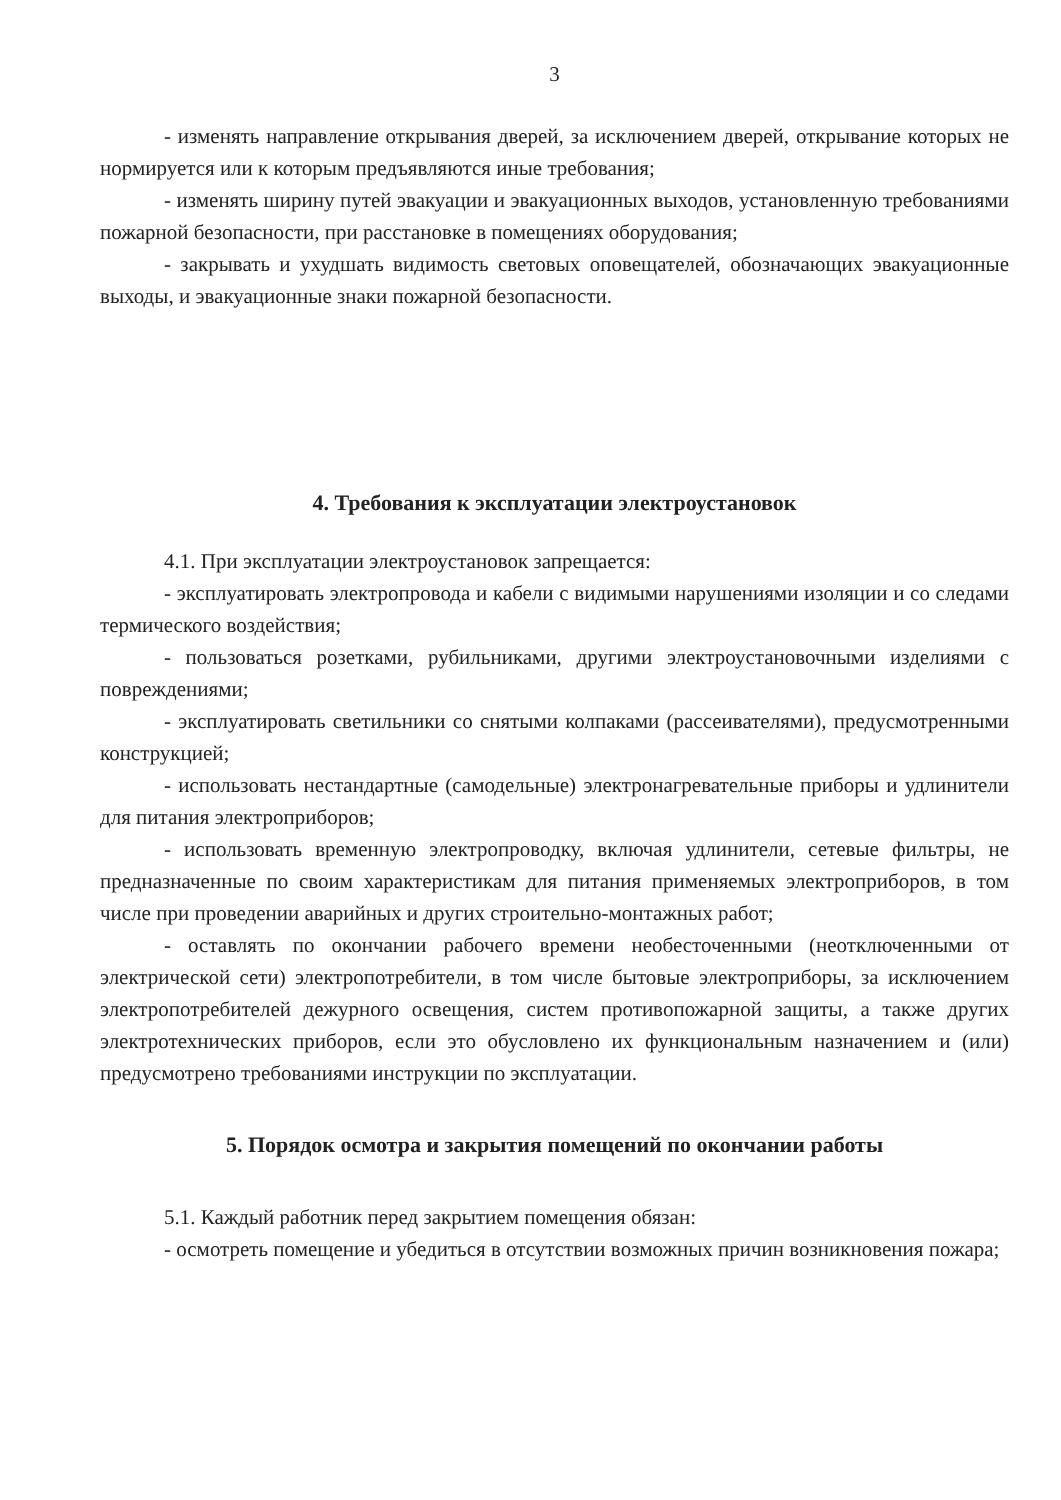3
- изменять направление открывания дверей, за исключением дверей, открывание которых не нормируется или к которым предъявляются иные требования;
- изменять ширину путей эвакуации и эвакуационных выходов, установленную требованиями пожарной безопасности, при расстановке в помещениях оборудования;
- закрывать и ухудшать видимость световых оповещателей, обозначающих эвакуационные выходы, и эвакуационные знаки пожарной безопасности.
4. Требования к эксплуатации электроустановок
4.1. При эксплуатации электроустановок запрещается:
- эксплуатировать электропровода и кабели с видимыми нарушениями изоляции и со следами термического воздействия;
- пользоваться розетками, рубильниками, другими электроустановочными изделиями с повреждениями;
- эксплуатировать светильники со снятыми колпаками (рассеивателями), предусмотренными конструкцией;
- использовать нестандартные (самодельные) электронагревательные приборы и удлинители для питания электроприборов;
- использовать временную электропроводку, включая удлинители, сетевые фильтры, не предназначенные по своим характеристикам для питания применяемых электроприборов, в том числе при проведении аварийных и других строительно-монтажных работ;
- оставлять по окончании рабочего времени необесточенными (неотключенными от электрической сети) электропотребители, в том числе бытовые электроприборы, за исключением электропотребителей дежурного освещения, систем противопожарной защиты, а также других электротехнических приборов, если это обусловлено их функциональным назначением и (или) предусмотрено требованиями инструкции по эксплуатации.
5. Порядок осмотра и закрытия помещений по окончании работы
5.1. Каждый работник перед закрытием помещения обязан:
- осмотреть помещение и убедиться в отсутствии возможных причин возникновения пожара;